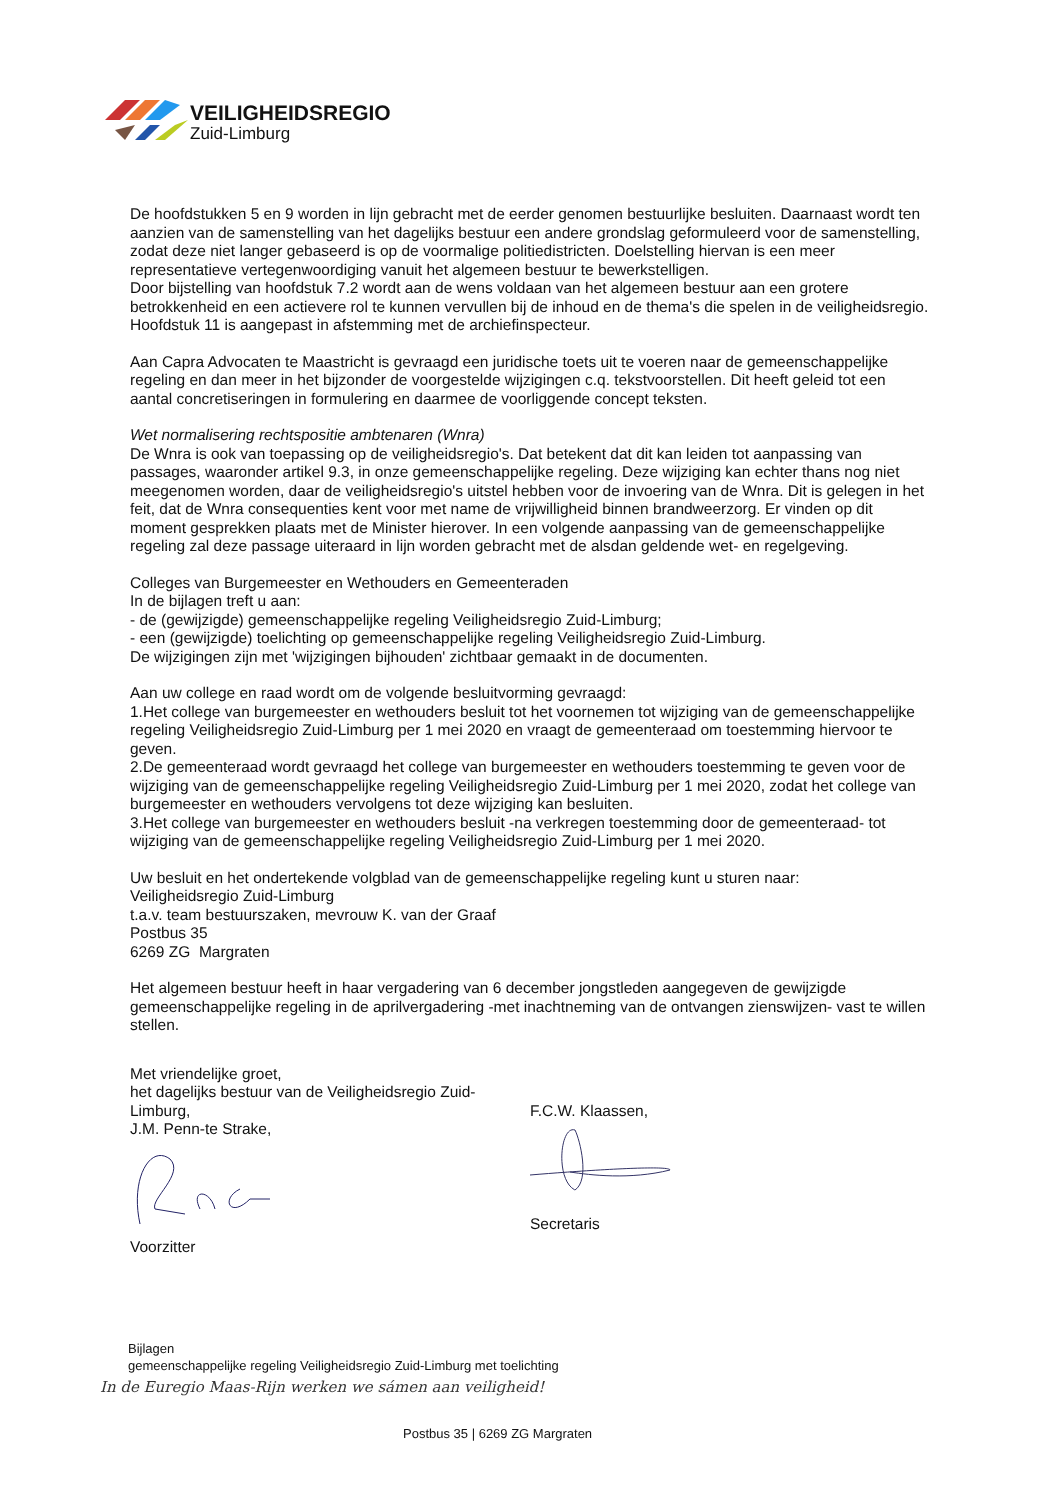VEILIGHEIDSREGIO
Zuid-Limburg
De hoofdstukken 5 en 9 worden in lijn gebracht met de eerder genomen bestuurlijke besluiten. Daarnaast wordt ten aanzien van de samenstelling van het dagelijks bestuur een andere grondslag geformuleerd voor de samenstelling, zodat deze niet langer gebaseerd is op de voormalige politiedistricten. Doelstelling hiervan is een meer representatieve vertegenwoordiging vanuit het algemeen bestuur te bewerkstelligen.
Door bijstelling van hoofdstuk 7.2 wordt aan de wens voldaan van het algemeen bestuur aan een grotere betrokkenheid en een actievere rol te kunnen vervullen bij de inhoud en de thema's die spelen in de veiligheidsregio. Hoofdstuk 11 is aangepast in afstemming met de archiefinspecteur.
Aan Capra Advocaten te Maastricht is gevraagd een juridische toets uit te voeren naar de gemeenschappelijke regeling en dan meer in het bijzonder de voorgestelde wijzigingen c.q. tekstvoorstellen. Dit heeft geleid tot een aantal concretiseringen in formulering en daarmee de voorliggende concept teksten.
Wet normalisering rechtspositie ambtenaren (Wnra)
De Wnra is ook van toepassing op de veiligheidsregio's. Dat betekent dat dit kan leiden tot aanpassing van passages, waaronder artikel 9.3, in onze gemeenschappelijke regeling. Deze wijziging kan echter thans nog niet meegenomen worden, daar de veiligheidsregio's uitstel hebben voor de invoering van de Wnra. Dit is gelegen in het feit, dat de Wnra consequenties kent voor met name de vrijwilligheid binnen brandweerzorg. Er vinden op dit moment gesprekken plaats met de Minister hierover. In een volgende aanpassing van de gemeenschappelijke regeling zal deze passage uiteraard in lijn worden gebracht met de alsdan geldende wet- en regelgeving.
Colleges van Burgemeester en Wethouders en Gemeenteraden
In de bijlagen treft u aan:
- de (gewijzigde) gemeenschappelijke regeling Veiligheidsregio Zuid-Limburg;
- een (gewijzigde) toelichting op gemeenschappelijke regeling Veiligheidsregio Zuid-Limburg.
De wijzigingen zijn met 'wijzigingen bijhouden' zichtbaar gemaakt in de documenten.
Aan uw college en raad wordt om de volgende besluitvorming gevraagd:
1.Het college van burgemeester en wethouders besluit tot het voornemen tot wijziging van de gemeenschappelijke regeling Veiligheidsregio Zuid-Limburg per 1 mei 2020 en vraagt de gemeenteraad om toestemming hiervoor te geven.
2.De gemeenteraad wordt gevraagd het college van burgemeester en wethouders toestemming te geven voor de wijziging van de gemeenschappelijke regeling Veiligheidsregio Zuid-Limburg per 1 mei 2020, zodat het college van burgemeester en wethouders vervolgens tot deze wijziging kan besluiten.
3.Het college van burgemeester en wethouders besluit -na verkregen toestemming door de gemeenteraad- tot wijziging van de gemeenschappelijke regeling Veiligheidsregio Zuid-Limburg per 1 mei 2020.
Uw besluit en het ondertekende volgblad van de gemeenschappelijke regeling kunt u sturen naar:
Veiligheidsregio Zuid-Limburg
t.a.v. team bestuurszaken, mevrouw K. van der Graaf
Postbus 35
6269 ZG Margraten
Het algemeen bestuur heeft in haar vergadering van 6 december jongstleden aangegeven de gewijzigde gemeenschappelijke regeling in de aprilvergadering -met inachtneming van de ontvangen zienswijzen- vast te willen stellen.
Met vriendelijke groet,
het dagelijks bestuur van de Veiligheidsregio Zuid-Limburg,
J.M. Penn-te Strake,
Voorzitter
F.C.W. Klaassen,
Secretaris
Bijlagen
gemeenschappelijke regeling Veiligheidsregio Zuid-Limburg met toelichting
In de Euregio Maas-Rijn werken we sámen aan veiligheid!
Postbus 35 | 6269 ZG Margraten